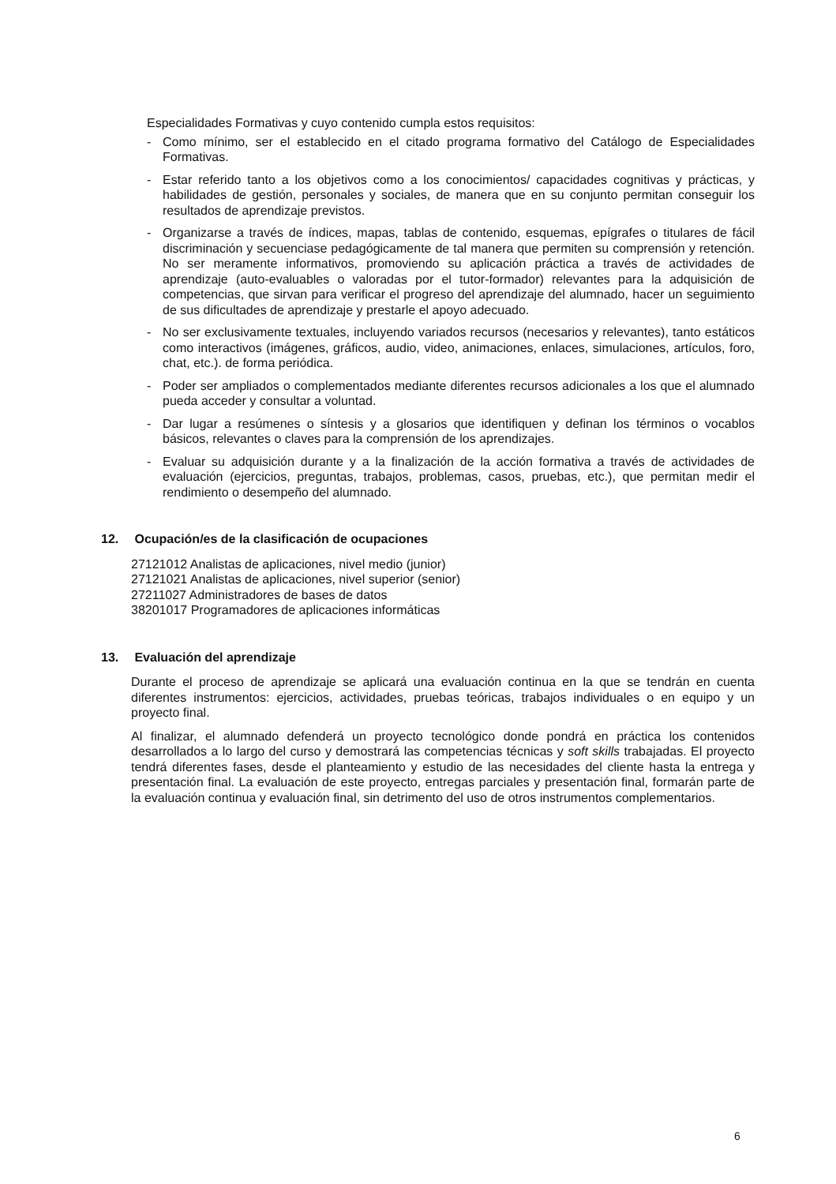Especialidades Formativas y cuyo contenido cumpla estos requisitos:
- Como mínimo, ser el establecido en el citado programa formativo del Catálogo de Especialidades Formativas.
- Estar referido tanto a los objetivos como a los conocimientos/ capacidades cognitivas y prácticas, y habilidades de gestión, personales y sociales, de manera que en su conjunto permitan conseguir los resultados de aprendizaje previstos.
- Organizarse a través de índices, mapas, tablas de contenido, esquemas, epígrafes o titulares de fácil discriminación y secuenciase pedagógicamente de tal manera que permiten su comprensión y retención. No ser meramente informativos, promoviendo su aplicación práctica a través de actividades de aprendizaje (auto-evaluables o valoradas por el tutor-formador) relevantes para la adquisición de competencias, que sirvan para verificar el progreso del aprendizaje del alumnado, hacer un seguimiento de sus dificultades de aprendizaje y prestarle el apoyo adecuado.
- No ser exclusivamente textuales, incluyendo variados recursos (necesarios y relevantes), tanto estáticos como interactivos (imágenes, gráficos, audio, video, animaciones, enlaces, simulaciones, artículos, foro, chat, etc.). de forma periódica.
- Poder ser ampliados o complementados mediante diferentes recursos adicionales a los que el alumnado pueda acceder y consultar a voluntad.
- Dar lugar a resúmenes o síntesis y a glosarios que identifiquen y definan los términos o vocablos básicos, relevantes o claves para la comprensión de los aprendizajes.
- Evaluar su adquisición durante y a la finalización de la acción formativa a través de actividades de evaluación (ejercicios, preguntas, trabajos, problemas, casos, pruebas, etc.), que permitan medir el rendimiento o desempeño del alumnado.
12. Ocupación/es de la clasificación de ocupaciones
27121012 Analistas de aplicaciones, nivel medio (junior)
27121021 Analistas de aplicaciones, nivel superior (senior)
27211027 Administradores de bases de datos
38201017 Programadores de aplicaciones informáticas
13. Evaluación del aprendizaje
Durante el proceso de aprendizaje se aplicará una evaluación continua en la que se tendrán en cuenta diferentes instrumentos: ejercicios, actividades, pruebas teóricas, trabajos individuales o en equipo y un proyecto final.
Al finalizar, el alumnado defenderá un proyecto tecnológico donde pondrá en práctica los contenidos desarrollados a lo largo del curso y demostrará las competencias técnicas y soft skills trabajadas. El proyecto tendrá diferentes fases, desde el planteamiento y estudio de las necesidades del cliente hasta la entrega y presentación final. La evaluación de este proyecto, entregas parciales y presentación final, formarán parte de la evaluación continua y evaluación final, sin detrimento del uso de otros instrumentos complementarios.
6